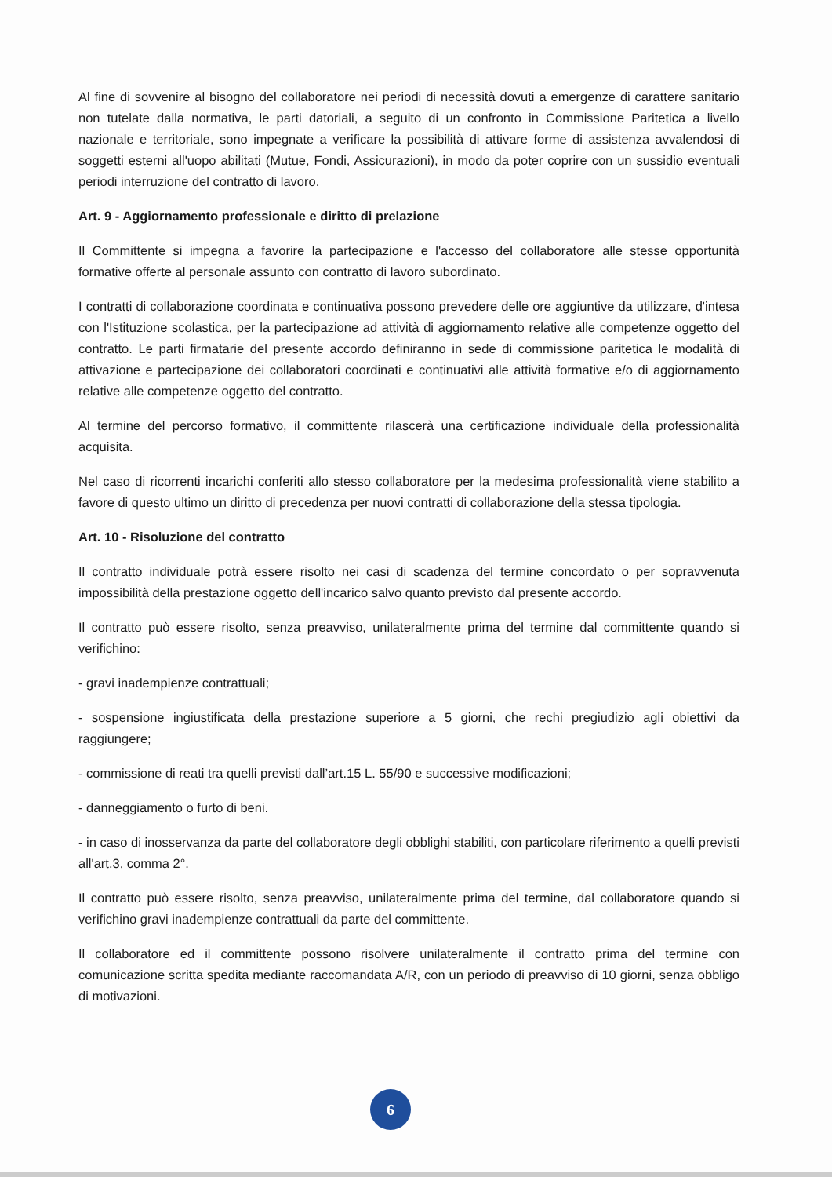Al fine di sovvenire al bisogno del collaboratore nei periodi di necessità dovuti a emergenze di carattere sanitario non tutelate dalla normativa, le parti datoriali, a seguito di un confronto in Commissione Paritetica a livello nazionale e territoriale, sono impegnate a verificare la possibilità di attivare forme di assistenza avvalendosi di soggetti esterni all'uopo abilitati (Mutue, Fondi, Assicurazioni), in modo da poter coprire con un sussidio eventuali periodi interruzione del contratto di lavoro.
Art. 9 - Aggiornamento professionale e diritto di prelazione
Il Committente si impegna a favorire la partecipazione e l'accesso del collaboratore alle stesse opportunità formative offerte al personale assunto con contratto di lavoro subordinato.
I contratti di collaborazione coordinata e continuativa possono prevedere delle ore aggiuntive da utilizzare, d'intesa con l'Istituzione scolastica, per la partecipazione ad attività di aggiornamento relative alle competenze oggetto del contratto. Le parti firmatarie del presente accordo definiranno in sede di commissione paritetica le modalità di attivazione e partecipazione dei collaboratori coordinati e continuativi alle attività formative e/o di aggiornamento relative alle competenze oggetto del contratto.
Al termine del percorso formativo, il committente rilascerà una certificazione individuale della professionalità acquisita.
Nel caso di ricorrenti incarichi conferiti allo stesso collaboratore per la medesima professionalità viene stabilito a favore di questo ultimo un diritto di precedenza per nuovi contratti di collaborazione della stessa tipologia.
Art. 10 - Risoluzione del contratto
Il contratto individuale potrà essere risolto nei casi di scadenza del termine concordato o per sopravvenuta impossibilità della prestazione oggetto dell'incarico salvo quanto previsto dal presente accordo.
Il contratto può essere risolto, senza preavviso, unilateralmente prima del termine dal committente quando si verifichino:
- gravi inadempienze contrattuali;
- sospensione ingiustificata della prestazione superiore a 5 giorni, che rechi pregiudizio agli obiettivi da raggiungere;
- commissione di reati tra quelli previsti dall’art.15 L. 55/90 e successive modificazioni;
- danneggiamento o furto di beni.
- in caso di inosservanza da parte del collaboratore degli obblighi stabiliti, con particolare riferimento a quelli previsti all'art.3, comma 2°.
Il contratto può essere risolto, senza preavviso, unilateralmente prima del termine, dal collaboratore quando si verifichino gravi inadempienze contrattuali da parte del committente.
Il collaboratore ed il committente possono risolvere unilateralmente il contratto prima del termine con comunicazione scritta spedita mediante raccomandata A/R, con un periodo di preavviso di 10 giorni, senza obbligo di motivazioni.
6